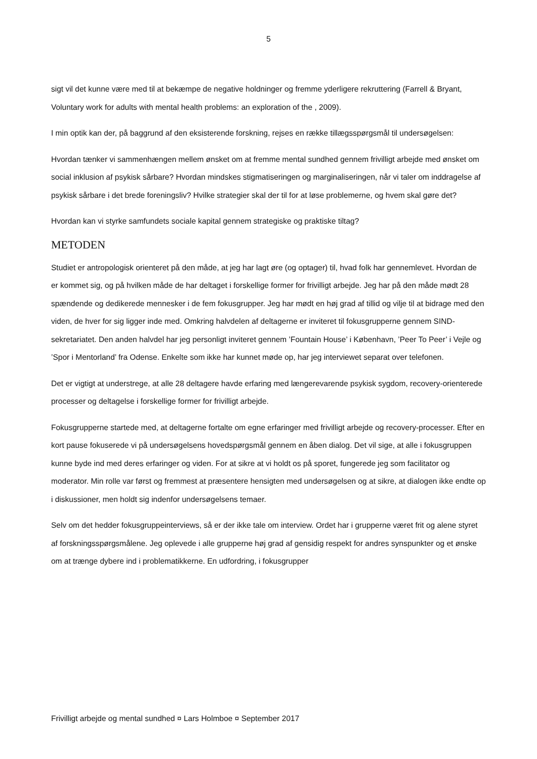5
sigt vil det kunne være med til at bekæmpe de negative holdninger og fremme yderligere rekruttering (Farrell & Bryant, Voluntary work for adults with mental health problems: an exploration of the , 2009).
I min optik kan der, på baggrund af den eksisterende forskning, rejses en række tillægsspørgsmål til undersøgelsen:
Hvordan tænker vi sammenhængen mellem ønsket om at fremme mental sundhed gennem frivilligt arbejde med ønsket om social inklusion af psykisk sårbare? Hvordan mindskes stigmatiseringen og marginaliseringen, når vi taler om inddragelse af psykisk sårbare i det brede foreningsliv? Hvilke strategier skal der til for at løse problemerne, og hvem skal gøre det?
Hvordan kan vi styrke samfundets sociale kapital gennem strategiske og praktiske tiltag?
METODEN
Studiet er antropologisk orienteret på den måde, at jeg har lagt øre (og optager) til, hvad folk har gennemlevet. Hvordan de er kommet sig, og på hvilken måde de har deltaget i forskellige former for frivilligt arbejde. Jeg har på den måde mødt 28 spændende og dedikerede mennesker i de fem fokusgrupper. Jeg har mødt en høj grad af tillid og vilje til at bidrage med den viden, de hver for sig ligger inde med. Omkring halvdelen af deltagerne er inviteret til fokusgrupperne gennem SIND-sekretariatet. Den anden halvdel har jeg personligt inviteret gennem ’Fountain House’ i København, ’Peer To Peer’ i Vejle og ’Spor i Mentorland’ fra Odense. Enkelte som ikke har kunnet møde op, har jeg interviewet separat over telefonen.
Det er vigtigt at understrege, at alle 28 deltagere havde erfaring med længerevarende psykisk sygdom, recovery-orienterede processer og deltagelse i forskellige former for frivilligt arbejde.
Fokusgrupperne startede med, at deltagerne fortalte om egne erfaringer med frivilligt arbejde og recovery-processer. Efter en kort pause fokuserede vi på undersøgelsens hovedspørgsmål gennem en åben dialog. Det vil sige, at alle i fokusgruppen kunne byde ind med deres erfaringer og viden. For at sikre at vi holdt os på sporet, fungerede jeg som facilitator og moderator. Min rolle var først og fremmest at præsentere hensigten med undersøgelsen og at sikre, at dialogen ikke endte op i diskussioner, men holdt sig indenfor undersøgelsens temaer.
Selv om det hedder fokusgruppeinterviews, så er der ikke tale om interview. Ordet har i grupperne været frit og alene styret af forskningsspørgsmålene. Jeg oplevede i alle grupperne høj grad af gensidig respekt for andres synspunkter og et ønske om at trænge dybere ind i problematikkerne. En udfordring, i fokusgrupper
Frivilligt arbejde og mental sundhed ¤ Lars Holmboe ¤ September 2017